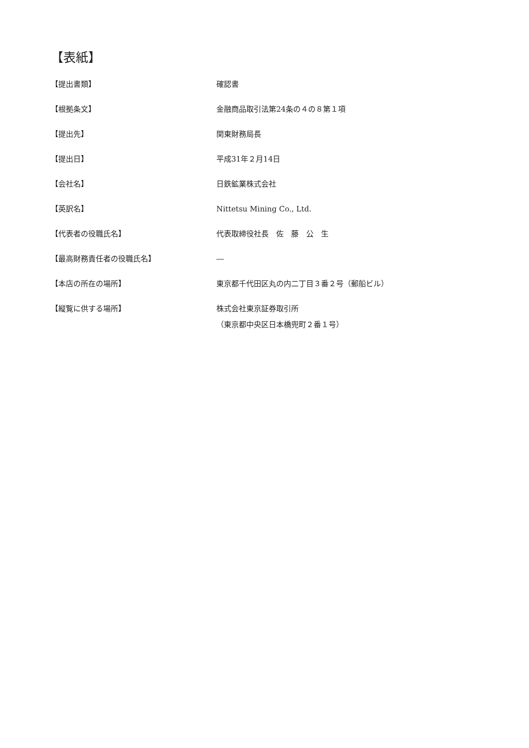【表紙】
| 【提出書類】 | 確認書 |
| 【根拠条文】 | 金融商品取引法第24条の４の８第１項 |
| 【提出先】 | 関東財務局長 |
| 【提出日】 | 平成31年２月14日 |
| 【会社名】 | 日鉄鉱業株式会社 |
| 【英訳名】 | Nittetsu Mining Co., Ltd. |
| 【代表者の役職氏名】 | 代表取締役社長 佐 藤 公 生 |
| 【最高財務責任者の役職氏名】 | ― |
| 【本店の所在の場所】 | 東京都千代田区丸の内二丁目３番２号（郵船ビル） |
| 【縦覧に供する場所】 | 株式会社東京証券取引所 （東京都中央区日本橋兜町２番１号） |